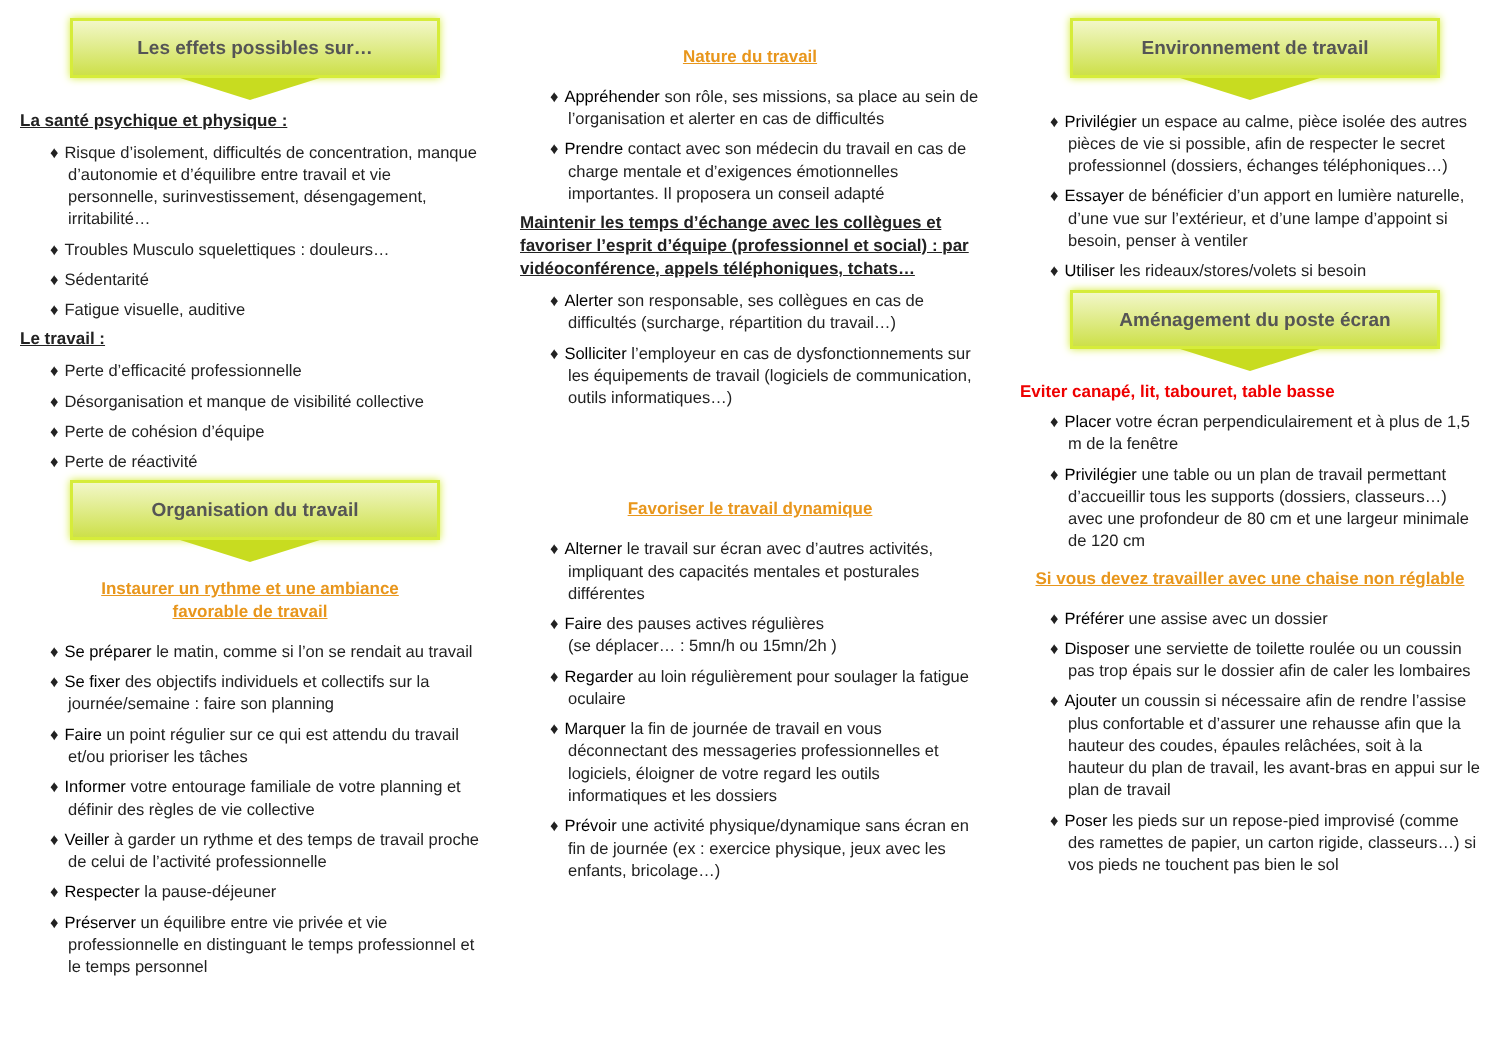Les effets possibles sur…
La santé psychique et physique :
♦ Risque d’isolement, difficultés de concentration, manque d’autonomie et d’équilibre entre travail et vie personnelle, surinvestissement, désengagement, irritabilité…
♦ Troubles Musculo squelettiques : douleurs…
♦ Sédentarité
♦ Fatigue visuelle, auditive
Le travail :
♦ Perte d’efficacité professionnelle
♦ Désorganisation et manque de visibilité collective
♦ Perte de cohésion d’équipe
♦ Perte de réactivité
Organisation du travail
Instaurer un rythme et une ambiance
favorable de travail
♦ Se préparer le matin, comme si l’on se rendait au travail
♦ Se fixer des objectifs individuels et collectifs sur la journée/semaine : faire son planning
♦ Faire un point régulier sur ce qui est attendu du travail et/ou prioriser les tâches
♦ Informer votre entourage familiale de votre planning et définir des règles de vie collective
♦ Veiller à garder un rythme et des temps de travail proche de celui de l’activité professionnelle
♦ Respecter la pause-déjeuner
♦ Préserver un équilibre entre vie privée et vie professionnelle en distinguant le temps professionnel et le temps personnel
Nature du travail
♦ Appréhender son rôle, ses missions, sa place au sein de l’organisation et alerter en cas de difficultés
♦ Prendre contact avec son médecin du travail en cas de charge mentale et d’exigences émotionnelles importantes. Il proposera un conseil adapté
Maintenir les temps d’échange avec les collègues et favoriser l’esprit d’équipe (professionnel et social) : par vidéoconférence, appels téléphoniques, tchats…
♦ Alerter son responsable, ses collègues en cas de difficultés (surcharge, répartition du travail…)
♦ Solliciter l’employeur en cas de dysfonctionnements sur les équipements de travail (logiciels de communication, outils informatiques…)
Favoriser le travail dynamique
♦ Alterner le travail sur écran avec d’autres activités, impliquant des capacités mentales et posturales différentes
♦ Faire des pauses actives régulières
(se déplacer… : 5mn/h ou 15mn/2h )
♦ Regarder au loin régulièrement pour soulager la fatigue oculaire
♦ Marquer la fin de journée de travail en vous déconnectant des messageries professionnelles et logiciels, éloigner de votre regard les outils informatiques et les dossiers
♦ Prévoir une activité physique/dynamique sans écran en fin de journée (ex : exercice physique, jeux avec les enfants, bricolage…)
Environnement de travail
♦ Privilégier un espace au calme, pièce isolée des autres pièces de vie si possible, afin de respecter le secret professionnel (dossiers, échanges téléphoniques…)
♦ Essayer de bénéficier d’un apport en lumière naturelle, d’une vue sur l’extérieur, et d’une lampe d’appoint si besoin, penser à ventiler
♦ Utiliser les rideaux/stores/volets si besoin
Aménagement du poste écran
Eviter canapé, lit, tabouret, table basse
♦ Placer votre écran perpendiculairement et à plus de 1,5 m de la fenêtre
♦ Privilégier une table ou un plan de travail permettant d’accueillir tous les supports (dossiers, classeurs…) avec une profondeur de 80 cm et une largeur minimale de 120 cm
Si vous devez travailler avec une chaise non réglable
♦ Préférer une assise avec un dossier
♦ Disposer une serviette de toilette roulée ou un coussin pas trop épais sur le dossier afin de caler les lombaires
♦ Ajouter un coussin si nécessaire afin de rendre l’assise plus confortable et d’assurer une rehausse afin que la hauteur des coudes, épaules relâchées, soit à la hauteur du plan de travail, les avant-bras en appui sur le plan de travail
♦ Poser les pieds sur un repose-pied improvisé (comme des ramettes de papier, un carton rigide, classeurs…) si vos pieds ne touchent pas bien le sol